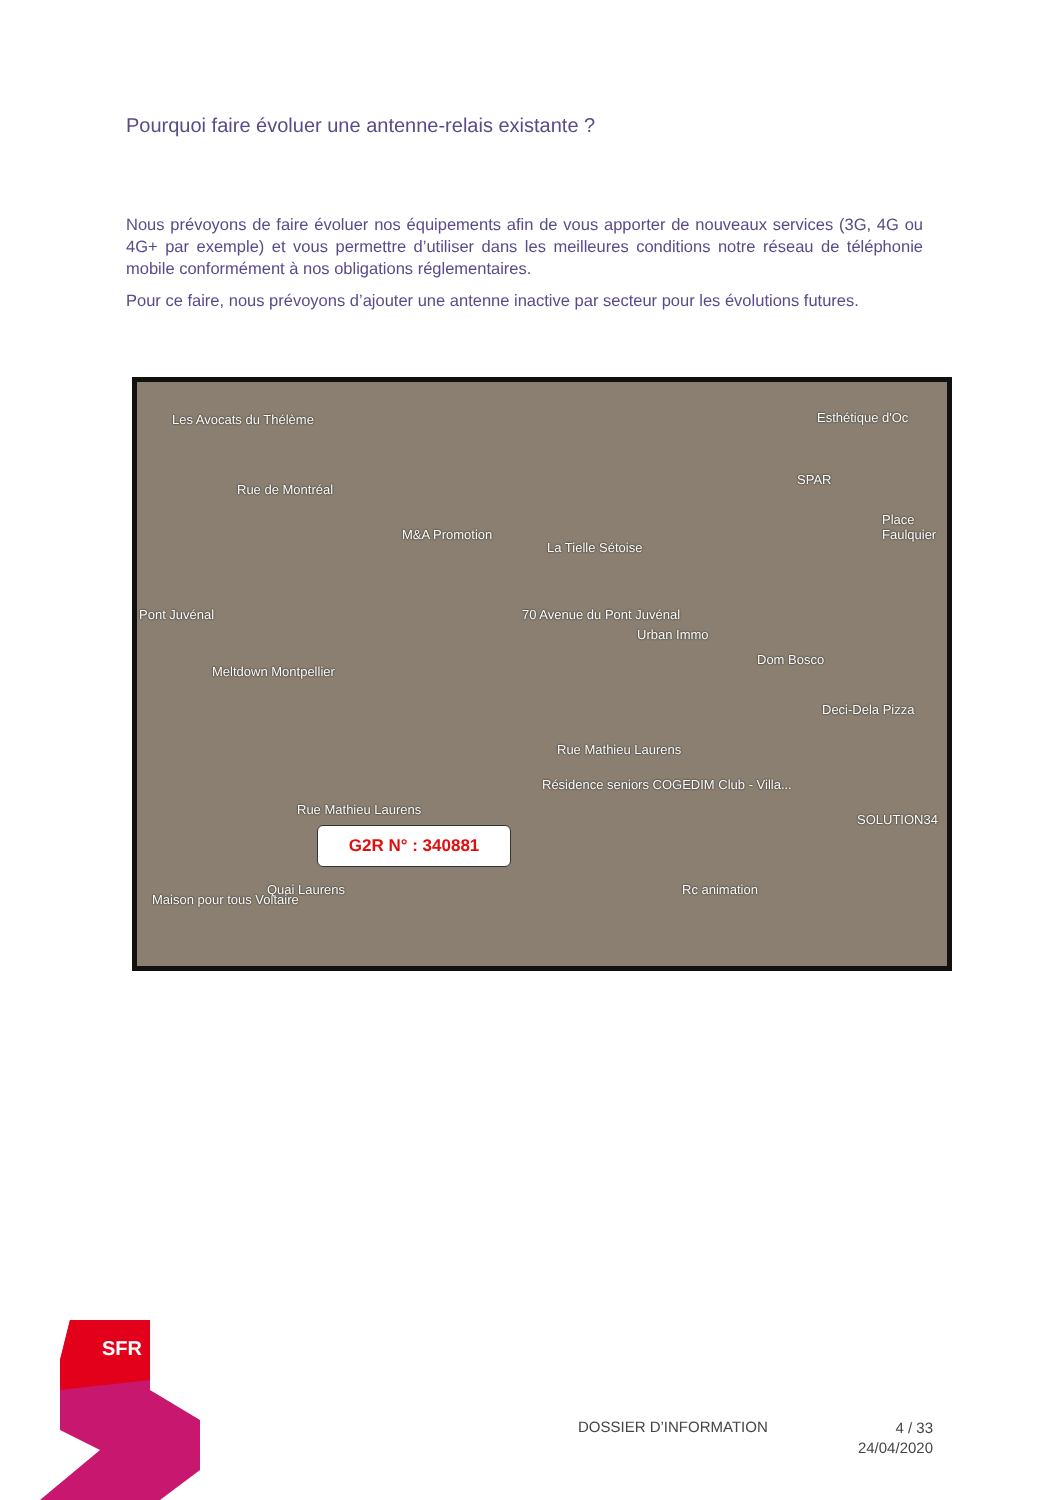Pourquoi faire évoluer une antenne-relais existante ?
Nous prévoyons de faire évoluer nos équipements afin de vous apporter de nouveaux services (3G, 4G ou 4G+ par exemple) et vous permettre d’utiliser dans les meilleures conditions notre réseau de téléphonie mobile conformément à nos obligations réglementaires.
Pour ce faire, nous prévoyons d’ajouter une antenne inactive par secteur pour les évolutions futures.
Les Avocats du Thélème Esthétique d'Oc
Rue de Montréal
SPAR
M&A Promotion
La Tielle Sétoise
Place Faulquier
Pont Juvénal 70 Avenue du Pont Juvénal
Urban Immo
Dom Bosco
Meltdown Montpellier
Deci-Dela Pizza
Rue Mathieu Laurens
Résidence seniors COGEDIM Club - Villa...
SOLUTION34
Rue Mathieu Laurens
Rc animation
Maison pour tous Voltaire
Quai Laurens
G2R N° : 340881
SFR
DOSSIER D’INFORMATION
4 / 33
24/04/2020